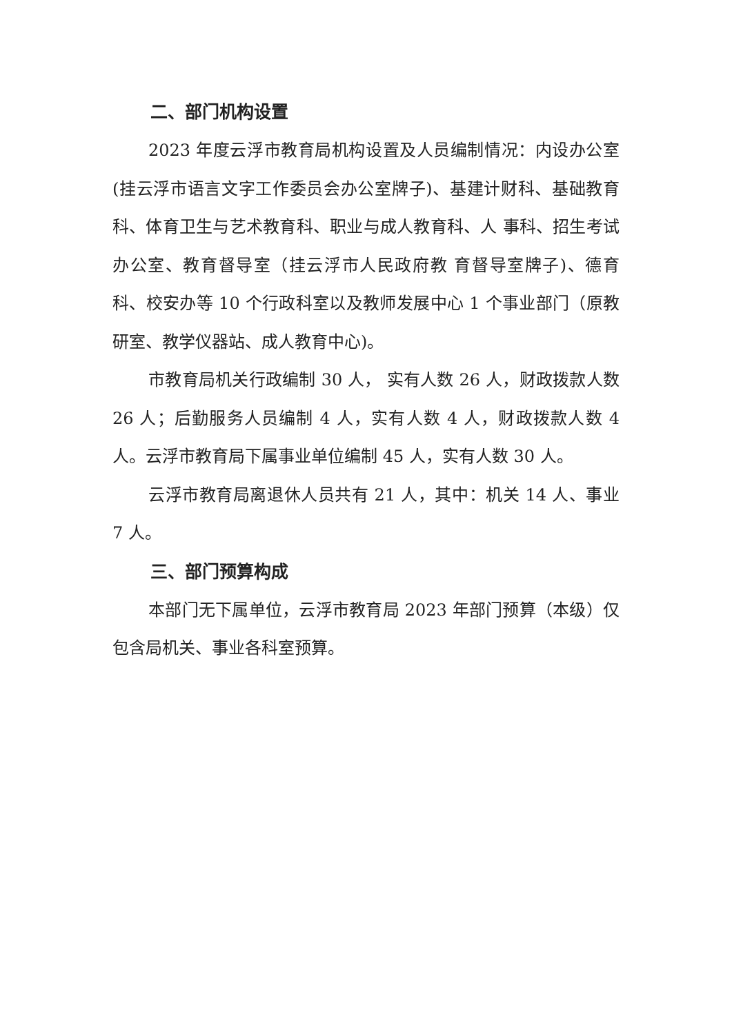二、部门机构设置
2023 年度云浮市教育局机构设置及人员编制情况：内设办公室(挂云浮市语言文字工作委员会办公室牌子)、基建计财科、基础教育科、体育卫生与艺术教育科、职业与成人教育科、人 事科、招生考试办公室、教育督导室（挂云浮市人民政府教 育督导室牌子)、德育科、校安办等 10 个行政科室以及教师发展中心 1 个事业部门（原教研室、教学仪器站、成人教育中心)。
市教育局机关行政编制 30 人， 实有人数 26 人，财政拨款人数 26 人；后勤服务人员编制 4 人，实有人数 4 人，财政拨款人数 4 人。云浮市教育局下属事业单位编制 45 人，实有人数 30 人。
云浮市教育局离退休人员共有 21 人，其中：机关 14 人、事业 7 人。
三、部门预算构成
本部门无下属单位，云浮市教育局 2023 年部门预算（本级）仅包含局机关、事业各科室预算。